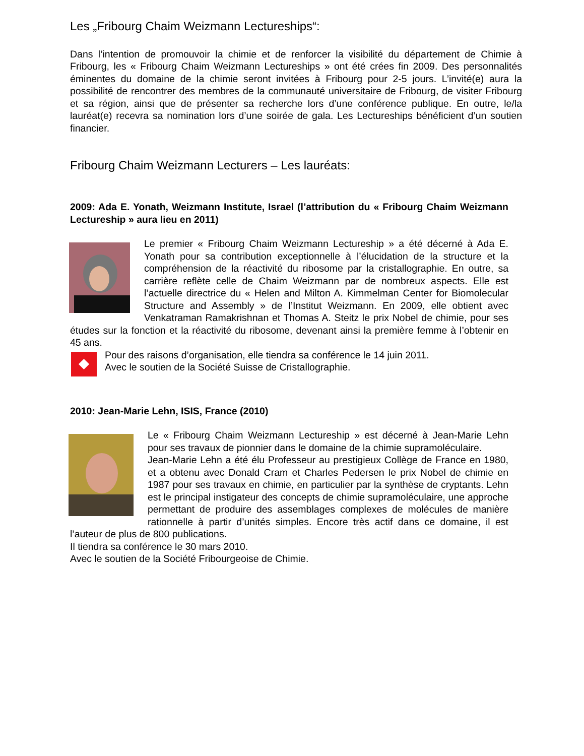Les „Fribourg Chaim Weizmann Lectureships“:
Dans l’intention de promouvoir la chimie et de renforcer la visibilité du département de Chimie à Fribourg, les « Fribourg Chaim Weizmann Lectureships » ont été crées fin 2009. Des personnalités éminentes du domaine de la chimie seront invitées à Fribourg pour 2-5 jours. L’invité(e) aura la possibilité de rencontrer des membres de la communauté universitaire de Fribourg, de visiter Fribourg et sa région, ainsi que de présenter sa recherche lors d’une conférence publique. En outre, le/la lauréat(e) recevra sa nomination lors d’une soirée de gala. Les Lectureships bénéficient d’un soutien financier.
Fribourg Chaim Weizmann Lecturers – Les lauréats:
2009: Ada E. Yonath, Weizmann Institute, Israel (l’attribution du « Fribourg Chaim Weizmann Lectureship » aura lieu en 2011)
Le premier « Fribourg Chaim Weizmann Lectureship » a été décerné à Ada E. Yonath pour sa contribution exceptionnelle à l’élucidation de la structure et la compréhension de la réactivité du ribosome par la cristallographie. En outre, sa carrière reflète celle de Chaim Weizmann par de nombreux aspects. Elle est l’actuelle directrice du « Helen and Milton A. Kimmelman Center for Biomolecular Structure and Assembly » de l’Institut Weizmann. En 2009, elle obtient avec Venkatraman Ramakrishnan et Thomas A. Steitz le prix Nobel de chimie, pour ses études sur la fonction et la réactivité du ribosome, devenant ainsi la première femme à l’obtenir en 45 ans.
Pour des raisons d’organisation, elle tiendra sa conférence le 14 juin 2011.
Avec le soutien de la Société Suisse de Cristallographie.
2010: Jean-Marie Lehn, ISIS, France (2010)
Le « Fribourg Chaim Weizmann Lectureship » est décerné à Jean-Marie Lehn pour ses travaux de pionnier dans le domaine de la chimie supramoléculaire.
Jean-Marie Lehn a été élu Professeur au prestigieux Collège de France en 1980, et a obtenu avec Donald Cram et Charles Pedersen le prix Nobel de chimie en 1987 pour ses travaux en chimie, en particulier par la synthèse de cryptants. Lehn est le principal instigateur des concepts de chimie supramoléculaire, une approche permettant de produire des assemblages complexes de molécules de manière rationnelle à partir d’unités simples. Encore très actif dans ce domaine, il est l’auteur de plus de 800 publications.
Il tiendra sa conférence le 30 mars 2010.
Avec le soutien de la Société Fribourgeoise de Chimie.